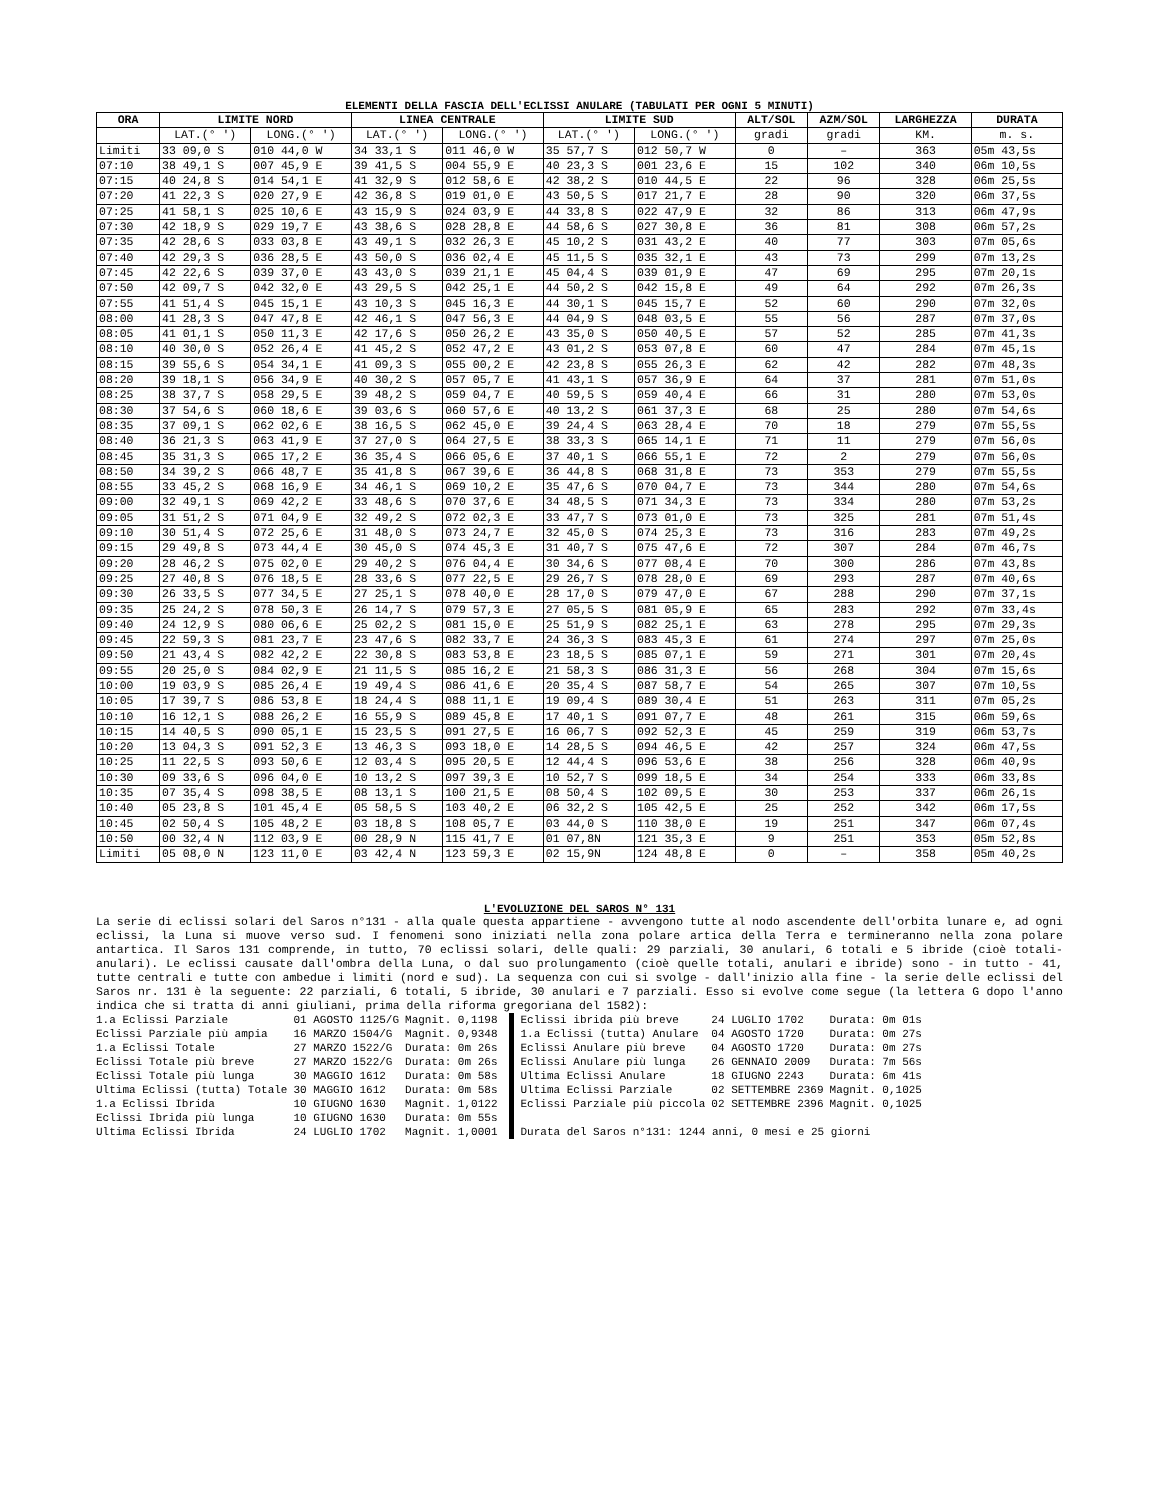ELEMENTI DELLA FASCIA DELL'ECLISSI ANULARE (TABULATI PER OGNI 5 MINUTI)
| ORA | LIMITE NORD | | LINEA CENTRALE | | LIMITE SUD | | ALT/SOL | AZM/SOL | LARGHEZZA | DURATA |
| --- | --- | --- | --- | --- | --- | --- | --- | --- | --- | --- |
| | LAT.(° ') | LONG.(° ') | LAT.(° ') | LONG.(° ') | LAT.(° ') | LONG.(° ') | gradi | gradi | KM. | m. s. |
| Limiti | 33 09,0 S | 010 44,0 W | 34 33,1 S | 011 46,0 W | 35 57,7 S | 012 50,7 W | 0 | – | 363 | 05m 43,5s |
| 07:10 | 38 49,1 S | 007 45,9 E | 39 41,5 S | 004 55,9 E | 40 23,3 S | 001 23,6 E | 15 | 102 | 340 | 06m 10,5s |
| 07:15 | 40 24,8 S | 014 54,1 E | 41 32,9 S | 012 58,6 E | 42 38,2 S | 010 44,5 E | 22 | 96 | 328 | 06m 25,5s |
| 07:20 | 41 22,3 S | 020 27,9 E | 42 36,8 S | 019 01,0 E | 43 50,5 S | 017 21,7 E | 28 | 90 | 320 | 06m 37,5s |
| 07:25 | 41 58,1 S | 025 10,6 E | 43 15,9 S | 024 03,9 E | 44 33,8 S | 022 47,9 E | 32 | 86 | 313 | 06m 47,9s |
| 07:30 | 42 18,9 S | 029 19,7 E | 43 38,6 S | 028 28,8 E | 44 58,6 S | 027 30,8 E | 36 | 81 | 308 | 06m 57,2s |
| 07:35 | 42 28,6 S | 033 03,8 E | 43 49,1 S | 032 26,3 E | 45 10,2 S | 031 43,2 E | 40 | 77 | 303 | 07m 05,6s |
| 07:40 | 42 29,3 S | 036 28,5 E | 43 50,0 S | 036 02,4 E | 45 11,5 S | 035 32,1 E | 43 | 73 | 299 | 07m 13,2s |
| 07:45 | 42 22,6 S | 039 37,0 E | 43 43,0 S | 039 21,1 E | 45 04,4 S | 039 01,9 E | 47 | 69 | 295 | 07m 20,1s |
| 07:50 | 42 09,7 S | 042 32,0 E | 43 29,5 S | 042 25,1 E | 44 50,2 S | 042 15,8 E | 49 | 64 | 292 | 07m 26,3s |
| 07:55 | 41 51,4 S | 045 15,1 E | 43 10,3 S | 045 16,3 E | 44 30,1 S | 045 15,7 E | 52 | 60 | 290 | 07m 32,0s |
| 08:00 | 41 28,3 S | 047 47,8 E | 42 46,1 S | 047 56,3 E | 44 04,9 S | 048 03,5 E | 55 | 56 | 287 | 07m 37,0s |
| 08:05 | 41 01,1 S | 050 11,3 E | 42 17,6 S | 050 26,2 E | 43 35,0 S | 050 40,5 E | 57 | 52 | 285 | 07m 41,3s |
| 08:10 | 40 30,0 S | 052 26,4 E | 41 45,2 S | 052 47,2 E | 43 01,2 S | 053 07,8 E | 60 | 47 | 284 | 07m 45,1s |
| 08:15 | 39 55,6 S | 054 34,1 E | 41 09,3 S | 055 00,2 E | 42 23,8 S | 055 26,3 E | 62 | 42 | 282 | 07m 48,3s |
| 08:20 | 39 18,1 S | 056 34,9 E | 40 30,2 S | 057 05,7 E | 41 43,1 S | 057 36,9 E | 64 | 37 | 281 | 07m 51,0s |
| 08:25 | 38 37,7 S | 058 29,5 E | 39 48,2 S | 059 04,7 E | 40 59,5 S | 059 40,4 E | 66 | 31 | 280 | 07m 53,0s |
| 08:30 | 37 54,6 S | 060 18,6 E | 39 03,6 S | 060 57,6 E | 40 13,2 S | 061 37,3 E | 68 | 25 | 280 | 07m 54,6s |
| 08:35 | 37 09,1 S | 062 02,6 E | 38 16,5 S | 062 45,0 E | 39 24,4 S | 063 28,4 E | 70 | 18 | 279 | 07m 55,5s |
| 08:40 | 36 21,3 S | 063 41,9 E | 37 27,0 S | 064 27,5 E | 38 33,3 S | 065 14,1 E | 71 | 11 | 279 | 07m 56,0s |
| 08:45 | 35 31,3 S | 065 17,2 E | 36 35,4 S | 066 05,6 E | 37 40,1 S | 066 55,1 E | 72 | 2 | 279 | 07m 56,0s |
| 08:50 | 34 39,2 S | 066 48,7 E | 35 41,8 S | 067 39,6 E | 36 44,8 S | 068 31,8 E | 73 | 353 | 279 | 07m 55,5s |
| 08:55 | 33 45,2 S | 068 16,9 E | 34 46,1 S | 069 10,2 E | 35 47,6 S | 070 04,7 E | 73 | 344 | 280 | 07m 54,6s |
| 09:00 | 32 49,1 S | 069 42,2 E | 33 48,6 S | 070 37,6 E | 34 48,5 S | 071 34,3 E | 73 | 334 | 280 | 07m 53,2s |
| 09:05 | 31 51,2 S | 071 04,9 E | 32 49,2 S | 072 02,3 E | 33 47,7 S | 073 01,0 E | 73 | 325 | 281 | 07m 51,4s |
| 09:10 | 30 51,4 S | 072 25,6 E | 31 48,0 S | 073 24,7 E | 32 45,0 S | 074 25,3 E | 73 | 316 | 283 | 07m 49,2s |
| 09:15 | 29 49,8 S | 073 44,4 E | 30 45,0 S | 074 45,3 E | 31 40,7 S | 075 47,6 E | 72 | 307 | 284 | 07m 46,7s |
| 09:20 | 28 46,2 S | 075 02,0 E | 29 40,2 S | 076 04,4 E | 30 34,6 S | 077 08,4 E | 70 | 300 | 286 | 07m 43,8s |
| 09:25 | 27 40,8 S | 076 18,5 E | 28 33,6 S | 077 22,5 E | 29 26,7 S | 078 28,0 E | 69 | 293 | 287 | 07m 40,6s |
| 09:30 | 26 33,5 S | 077 34,5 E | 27 25,1 S | 078 40,0 E | 28 17,0 S | 079 47,0 E | 67 | 288 | 290 | 07m 37,1s |
| 09:35 | 25 24,2 S | 078 50,3 E | 26 14,7 S | 079 57,3 E | 27 05,5 S | 081 05,9 E | 65 | 283 | 292 | 07m 33,4s |
| 09:40 | 24 12,9 S | 080 06,6 E | 25 02,2 S | 081 15,0 E | 25 51,9 S | 082 25,1 E | 63 | 278 | 295 | 07m 29,3s |
| 09:45 | 22 59,3 S | 081 23,7 E | 23 47,6 S | 082 33,7 E | 24 36,3 S | 083 45,3 E | 61 | 274 | 297 | 07m 25,0s |
| 09:50 | 21 43,4 S | 082 42,2 E | 22 30,8 S | 083 53,8 E | 23 18,5 S | 085 07,1 E | 59 | 271 | 301 | 07m 20,4s |
| 09:55 | 20 25,0 S | 084 02,9 E | 21 11,5 S | 085 16,2 E | 21 58,3 S | 086 31,3 E | 56 | 268 | 304 | 07m 15,6s |
| 10:00 | 19 03,9 S | 085 26,4 E | 19 49,4 S | 086 41,6 E | 20 35,4 S | 087 58,7 E | 54 | 265 | 307 | 07m 10,5s |
| 10:05 | 17 39,7 S | 086 53,8 E | 18 24,4 S | 088 11,1 E | 19 09,4 S | 089 30,4 E | 51 | 263 | 311 | 07m 05,2s |
| 10:10 | 16 12,1 S | 088 26,2 E | 16 55,9 S | 089 45,8 E | 17 40,1 S | 091 07,7 E | 48 | 261 | 315 | 06m 59,6s |
| 10:15 | 14 40,5 S | 090 05,1 E | 15 23,5 S | 091 27,5 E | 16 06,7 S | 092 52,3 E | 45 | 259 | 319 | 06m 53,7s |
| 10:20 | 13 04,3 S | 091 52,3 E | 13 46,3 S | 093 18,0 E | 14 28,5 S | 094 46,5 E | 42 | 257 | 324 | 06m 47,5s |
| 10:25 | 11 22,5 S | 093 50,6 E | 12 03,4 S | 095 20,5 E | 12 44,4 S | 096 53,6 E | 38 | 256 | 328 | 06m 40,9s |
| 10:30 | 09 33,6 S | 096 04,0 E | 10 13,2 S | 097 39,3 E | 10 52,7 S | 099 18,5 E | 34 | 254 | 333 | 06m 33,8s |
| 10:35 | 07 35,4 S | 098 38,5 E | 08 13,1 S | 100 21,5 E | 08 50,4 S | 102 09,5 E | 30 | 253 | 337 | 06m 26,1s |
| 10:40 | 05 23,8 S | 101 45,4 E | 05 58,5 S | 103 40,2 E | 06 32,2 S | 105 42,5 E | 25 | 252 | 342 | 06m 17,5s |
| 10:45 | 02 50,4 S | 105 48,2 E | 03 18,8 S | 108 05,7 E | 03 44,0 S | 110 38,0 E | 19 | 251 | 347 | 06m 07,4s |
| 10:50 | 00 32,4 N | 112 03,9 E | 00 28,9 N | 115 41,7 E | 01 07,8N | 121 35,3 E | 9 | 251 | 353 | 05m 52,8s |
| Limiti | 05 08,0 N | 123 11,0 E | 03 42,4 N | 123 59,3 E | 02 15,9N | 124 48,8 E | 0 | – | 358 | 05m 40,2s |
L'EVOLUZIONE DEL SAROS N° 131
La serie di eclissi solari del Saros n°131 - alla quale questa appartiene - avvengono tutte al nodo ascendente dell'orbita lunare e, ad ogni eclissi, la Luna si muove verso sud. I fenomeni sono iniziati nella zona polare artica della Terra e termineranno nella zona polare antartica. Il Saros 131 comprende, in tutto, 70 eclissi solari, delle quali: 29 parziali, 30 anulari, 6 totali e 5 ibride (cioè totali-anulari). Le eclissi causate dall'ombra della Luna, o dal suo prolungamento (cioè quelle totali, anulari e ibride) sono - in tutto - 41, tutte centrali e tutte con ambedue i limiti (nord e sud). La sequenza con cui si svolge - dall'inizio alla fine - la serie delle eclissi del Saros nr. 131 è la seguente: 22 parziali, 6 totali, 5 ibride, 30 anulari e 7 parziali. Esso si evolve come segue (la lettera G dopo l'anno indica che si tratta di anni giuliani, prima della riforma gregoriana del 1582):
| 1.a Eclissi Parziale | 01 AGOSTO 1125/G | Magnit. 0,1198 |
| Eclissi Parziale più ampia | 16 MARZO 1504/G | Magnit. 0,9348 |
| 1.a Eclissi Totale | 27 MARZO 1522/G | Durata: 0m 26s |
| Eclissi Totale più breve | 27 MARZO 1522/G | Durata: 0m 26s |
| Eclissi Totale più lunga | 30 MAGGIO 1612 | Durata: 0m 58s |
| Ultima Eclissi (tutta) Totale | 30 MAGGIO 1612 | Durata: 0m 58s |
| 1.a Eclissi Ibrida | 10 GIUGNO 1630 | Magnit. 1,0122 |
| Eclissi Ibrida più lunga | 10 GIUGNO 1630 | Durata: 0m 55s |
| Ultima Eclissi Ibrida | 24 LUGLIO 1702 | Magnit. 1,0001 |
| Eclissi ibrida più breve | 24 LUGLIO 1702 | Durata: 0m 01s |
| 1.a Eclissi (tutta) Anulare | 04 AGOSTO 1720 | Durata: 0m 27s |
| Eclissi Anulare più breve | 04 AGOSTO 1720 | Durata: 0m 27s |
| Eclissi Anulare più lunga | 26 GENNAIO 2009 | Durata: 7m 56s |
| Ultima Eclissi Anulare | 18 GIUGNO 2243 | Durata: 6m 41s |
| Ultima Eclissi Parziale | 02 SETTEMBRE 2369 | Magnit. 0,1025 |
| Eclissi Parziale più piccola | 02 SETTEMBRE 2396 | Magnit. 0,1025 |
| Durata del Saros n°131: 1244 anni, 0 mesi e 25 giorni | | |